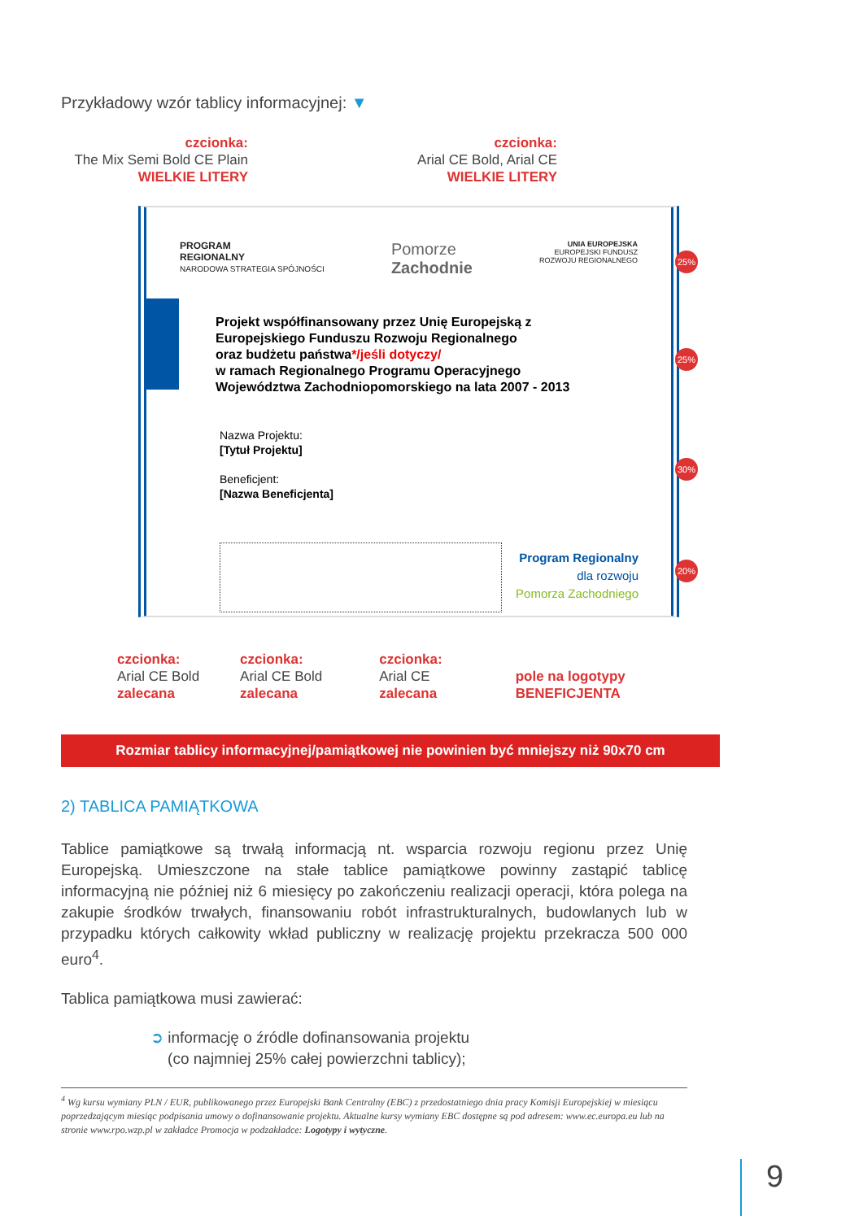Przykładowy wzór tablicy informacyjnej: ▼
czcionka:
The Mix Semi Bold CE Plain
WIELKIE LITERY
czcionka:
Arial CE Bold, Arial CE
WIELKIE LITERY
PROGRAM
REGIONALNY
NARODOWA STRATEGIA SPÓJNOŚCI
Pomorze
Zachodnie
UNIA EUROPEJSKA
EUROPEJSKI FUNDUSZ
ROZWOJU REGIONALNEGO
Projekt współfinansowany przez Unię Europejską z
Europejskiego Funduszu Rozwoju Regionalnego
oraz budżetu państwa*/jeśli dotyczy/
w ramach Regionalnego Programu Operacyjnego
Województwa Zachodniopomorskiego na lata 2007 - 2013
Nazwa Projektu:
[Tytuł Projektu]
Beneficjent:
[Nazwa Beneficjenta]
Program Regionalny
dla rozwoju
Pomorza Zachodniego
25%
25%
30%
20%
czcionka:
Arial CE Bold
zalecana
czcionka:
Arial CE Bold
zalecana
czcionka:
Arial CE
zalecana
pole na logotypy
BENEFICJENTA
Rozmiar tablicy informacyjnej/pamiątkowej nie powinien być mniejszy niż 90x70 cm
2) TABLICA PAMIĄTKOWA
Tablice pamiątkowe są trwałą informacją nt. wsparcia rozwoju regionu przez Unię Europejską. Umieszczone na stałe tablice pamiątkowe powinny zastąpić tablicę informacyjną nie później niż 6 miesięcy po zakończeniu realizacji operacji, która polega na zakupie środków trwałych, finansowaniu robót infrastrukturalnych, budowlanych lub w przypadku których całkowity wkład publiczny w realizację projektu przekracza 500 000 euro<sup>4</sup>.
Tablica pamiątkowa musi zawierać:
➲ informację o źródle dofinansowania projektu
(co najmniej 25% całej powierzchni tablicy);
<sup>4</sup> Wg kursu wymiany PLN / EUR, publikowanego przez Europejski Bank Centralny (EBC) z przedostatniego dnia pracy Komisji Europejskiej w miesiącu poprzedzającym miesiąc podpisania umowy o dofinansowanie projektu. Aktualne kursy wymiany EBC dostępne są pod adresem: www.ec.europa.eu lub na stronie www.rpo.wzp.pl w zakładce Promocja w podzakładce: Logotypy i wytyczne.
9